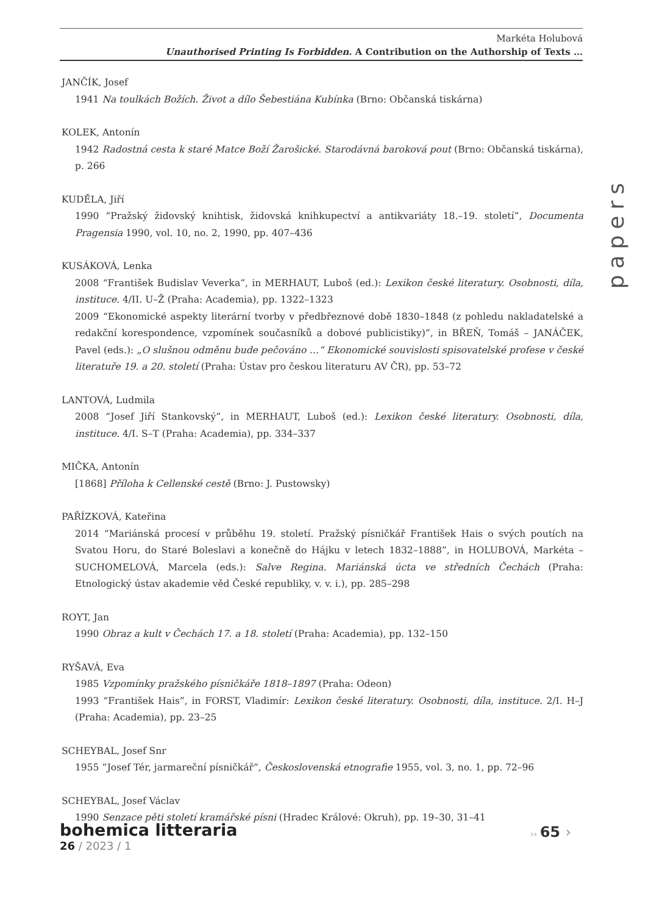Markéta Holubová
Unauthorised Printing Is Forbidden. A Contribution on the Authorship of Texts …
papers
JANČÍK, Josef
1941 Na toulkách Božích. Život a dílo Šebestiána Kubínka (Brno: Občanská tiskárna)
KOLEK, Antonín
1942 Radostná cesta k staré Matce Boží Žarošické. Starodávná baroková pout (Brno: Občanská tiskárna), p. 266
KUDĚLA, Jiří
1990 “Pražský židovský knihtisk, židovská knihkupectví a antikvariáty 18.–19. století”, Documenta Pragensia 1990, vol. 10, no. 2, 1990, pp. 407–436
KUSÁKOVÁ, Lenka
2008 “František Budislav Veverka”, in MERHAUT, Luboš (ed.): Lexikon české literatury. Osobnosti, díla, instituce. 4/II. U–Ž (Praha: Academia), pp. 1322–1323
2009 “Ekonomické aspekty literární tvorby v předbřeznové době 1830–1848 (z pohledu nakladatelské a redakční korespondence, vzpomínek současníků a dobové publicistiky)”, in BŘEŇ, Tomáš – JANÁČEK, Pavel (eds.): „O slušnou odměnu bude pečováno …“ Ekonomické souvislosti spisovatelské profese v české literatuře 19. a 20. století (Praha: Ústav pro českou literaturu AV ČR), pp. 53–72
LANTOVÁ, Ludmila
2008 “Josef Jiří Stankovský”, in MERHAUT, Luboš (ed.): Lexikon české literatury. Osobnosti, díla, instituce. 4/I. S–T (Praha: Academia), pp. 334–337
MIČKA, Antonín
[1868] Příloha k Cellenské cestě (Brno: J. Pustowsky)
PAŘÍZKOVÁ, Kateřina
2014 “Mariánská procesí v průběhu 19. století. Pražský písničkář František Hais o svých poutích na Svatou Horu, do Staré Boleslavi a konečně do Hájku v letech 1832–1888”, in HOLUBOVÁ, Markéta – SUCHOMELOVÁ, Marcela (eds.): Salve Regina. Mariánská úcta ve středních Čechách (Praha: Etnologický ústav akademie věd České republiky, v. v. i.), pp. 285–298
ROYT, Jan
1990 Obraz a kult v Čechách 17. a 18. století (Praha: Academia), pp. 132–150
RYŠAVÁ, Eva
1985 Vzpomínky pražského písničkáře 1818–1897 (Praha: Odeon)
1993 “František Hais”, in FORST, Vladimír: Lexikon české literatury. Osobnosti, díla, instituce. 2/I. H–J (Praha: Academia), pp. 23–25
SCHEYBAL, Josef Snr
1955 “Josef Tér, jarmareční písničkář”, Československá etnografie 1955, vol. 3, no. 1, pp. 72–96
SCHEYBAL, Josef Václav
1990 Senzace pěti století kramářské písni (Hradec Králové: Okruh), pp. 19–30, 31–41
bohemica litteraria
26 / 2023 / 1
›› 65 ›